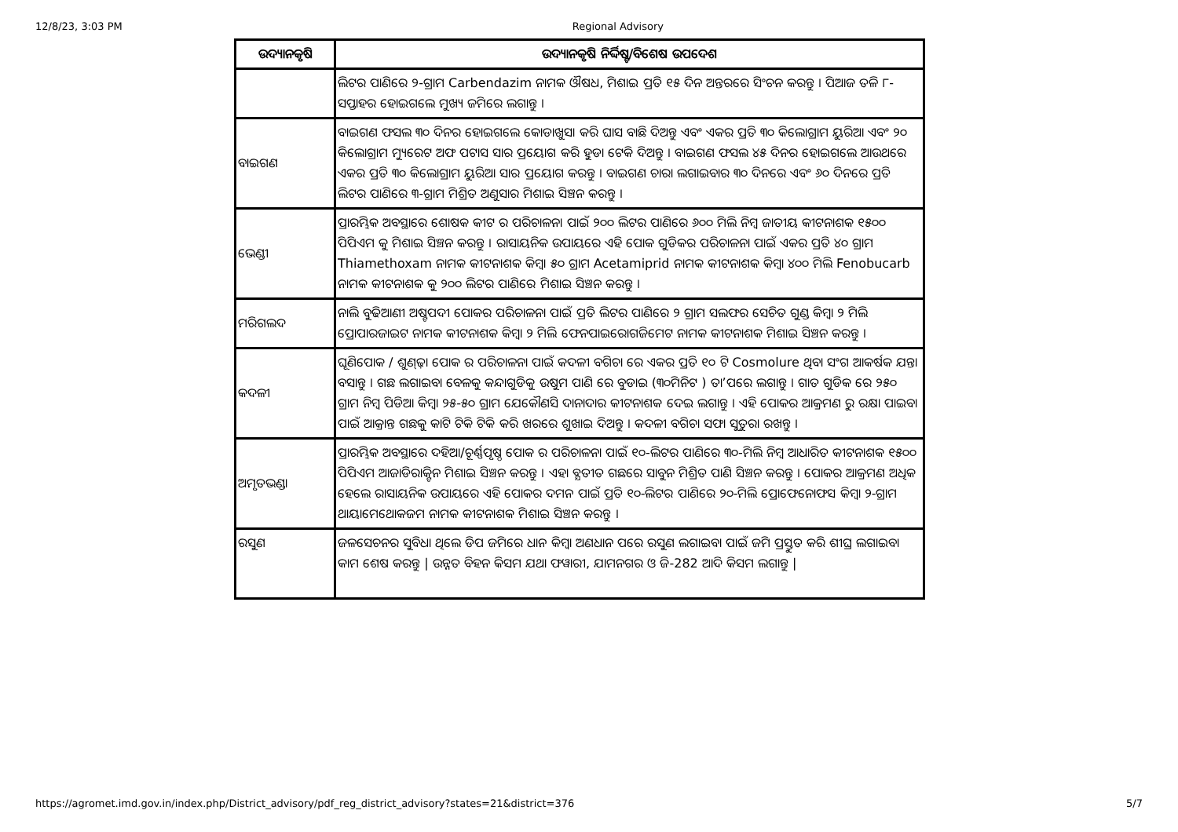12/8/23, 3:03 PM Regional Advisory
| ଉଦ୍ୟାନକୃଷି | ଉଦ୍ୟାନକୃଷି ନିର୍ଦ୍ଦିଷ୍ଟ/ବିଶେଷ ଉପଦେଶ |
| --- | --- |
| | ଲିଟର ପାଣିରେ ୨-ଗ୍ରାମ Carbendazim ନାମକ ଔଷଧ, ମିଶାଇ ପ୍ରତି ୧୫ ଦିନ ଅନ୍ତରରେ ସିଂଚନ କରନ୍ତୁ । ପିଆଜ ତଳି ୮- ସପ୍ତାହର ହୋଇଗଲେ ମୁଖ୍ୟ ଜମିରେ ଲଗାନ୍ତୁ । |
| ବାଇଗଣ | ବାଇଗଣ ଫସଲ ୩୦ ଦିନର ହୋଇଗଲେ କୋଡାଖୁସା କରି ଘାସ ବାଛି ଦିଅନ୍ତୁ ଏବଂ ଏକର ପ୍ରତି ୩୦ କିଲୋଗ୍ରାମ ୟୁରିଆ ଏବଂ ୨୦ କିଲୋଗ୍ରାମ ମ୍ୟୁରେଟ ଅଫ ପଟାସ ସାର ପ୍ରୟୋଗ କରି ହୁଡା ଟେକି ଦିଅନ୍ତୁ । ବାଇଗଣ ଫସଲ ୪୫ ଦିନର ହୋଇଗଲେ ଆଉଥରେ ଏକର ପ୍ରତି ୩୦ କିଲୋଗ୍ରାମ ୟୁରିଆ ସାର ପ୍ରୟୋଗ କରନ୍ତୁ । ବାଇଗଣ ଚାରା ଲଗାଇବାର ୩୦ ଦିନରେ ଏବଂ ୬୦ ଦିନରେ ପ୍ରତି ଲିଟର ପାଣିରେ ୩-ଗ୍ରାମ ମିଶ୍ରିତ ଅଣୁସାର ମିଶାଇ ସିଞ୍ଚନ କରନ୍ତୁ । |
| ଭେଣ୍ଡୀ | ପ୍ରାରମ୍ଭିକ ଅବସ୍ଥାରେ ଶୋଷକ କୀଟ ର ପରିଚାଳନା ପାଇଁ ୨୦୦ ଲିଟର ପାଣିରେ ୬୦୦ ମିଲି ନିମ୍ବ ଜାତୀୟ କୀଟନାଶକ ୧୫୦୦ ପିପିଏମ କୁ ମିଶାଇ ସିଞ୍ଚନ କରନ୍ତୁ । ରାସାୟନିକ ଉପାୟରେ ଏହି ପୋକ ଗୁଡିକର ପରିଚାଳନା ପାଇଁ ଏକର ପ୍ରତି ୪୦ ଗ୍ରାମ Thiamethoxam ନାମକ କୀଟନାଶକ କିମ୍ବା ୫୦ ଗ୍ରାମ Acetamiprid ନାମକ କୀଟନାଶକ କିମ୍ବା ୪୦୦ ମିଲି Fenobucarb ନାମକ କୀଟନାଶକ କୁ ୨୦୦ ଲିଟର ପାଣିରେ ମିଶାଇ ସିଞ୍ଚନ କରନ୍ତୁ । |
| ମରିଗଲଦ | ନାଲି ବୁଢିଆଣୀ ଅଷ୍ଟପଦୀ ପୋକର ପରିଚାଳନା ପାଇଁ ପ୍ରତି ଲିଟର ପାଣିରେ ୨ ଗ୍ରାମ ସଲଫର ସେଚିତ ଗୁଣ୍ଡ କିମ୍ବା ୨ ମିଲି ପ୍ରୋପାରଜାଇଟ ନାମକ କୀଟନାଶକ କିମ୍ବା ୨ ମିଲି ଫେନପାଇରୋଗଜିମେଟ ନାମକ କୀଟନାଶକ ମିଶାଇ ସିଞ୍ଚନ କରନ୍ତୁ । |
| କଦଳୀ | ଘୂଣିପୋକ / ଶୁଣ୍ଢ଼ା ପୋକ ର ପରିଚାଳନା ପାଇଁ କଦଳୀ ବଗିଚା ରେ ଏକର ପ୍ରତି ୧୦ ଟି Cosmolure ଥିବା ସଂଗ ଆକର୍ଷକ ଯନ୍ତା ବସାନ୍ତୁ । ଗଛ ଲଗାଇବା ବେଳକୁ କନ୍ଦାଗୁଡିକୁ ଉଷୁମ ପାଣି ରେ ବୁଡାଇ (୩୦ମିନିଟ ) ତା’ପରେ ଲଗାନ୍ତୁ । ଗାତ ଗୁଡିକ ରେ ୨୫୦ ଗ୍ରାମ ନିମ୍ବ ପିଡିଆ କିମ୍ବା ୨୫-୫୦ ଗ୍ରାମ ଯେକୌଣସି ଦାନାଦାର କୀଟନାଶକ ଦେଇ ଲଗାନ୍ତୁ । ଏହି ପୋକର ଆକ୍ରମଣ ରୁ ରକ୍ଷା ପାଇବା ପାଇଁ ଆକ୍ରାନ୍ତ ଗଛକୁ କାଟି ଟିକି ଟିକି କରି ଖରରେ ଶୁଖାଇ ଦିଅନ୍ତୁ । କଦଳୀ ବଗିଚା ସଫା ସୁତୁରା ରଖନ୍ତୁ । |
| ଅମୃତଭଣ୍ଡା | ପ୍ରାରମ୍ଭିକ ଅବସ୍ଥାରେ ଦହିଆ/ଚୂର୍ଣ୍ଣପୃଷ୍ଠ ପୋକ ର ପରିଚାଳନା ପାଇଁ ୧୦-ଲିଟର ପାଣିରେ ୩୦-ମିଲି ନିମ୍ବ ଆଧାରିତ କୀଟନାଶକ ୧୫୦୦ ପିପିଏମ ଆଜାଡିରାକ୍ଟିନ ମିଶାଇ ସିଞ୍ଚନ କରନ୍ତୁ । ଏହା ବ୍ଯତୀତ ଗଛରେ ସାବୁନ ମିଶ୍ରିତ ପାଣି ସିଞ୍ଚନ କରନ୍ତୁ । ପୋକର ଆକ୍ରମଣ ଅଧିକ ହେଲେ ରାସାୟନିକ ଉପାୟରେ ଏହି ପୋକର ଦମନ ପାଇଁ ପ୍ରତି ୧୦-ଲିଟର ପାଣିରେ ୨୦-ମିଲି ପ୍ରୋଫେନୋଫସ କିମ୍ବା ୨-ଗ୍ରାମ ଥାୟାମେଥୋକଜମ ନାମକ କୀଟନାଶକ ମିଶାଇ ସିଞ୍ଚନ କରନ୍ତୁ । |
| ରସୁଣ | ଜଳସେଚନର ସୁବିଧା ଥିଲେ ଡିପ ଜମିରେ ଧାନ କିମ୍ବା ଅଣଧାନ ପରେ ରସୁଣ ଲଗାଇବା ପାଇଁ ଜମି ପ୍ରସ୍ତୁତ କରି ଶୀଘ୍ର ଲଗାଇବା କାମ ଶେଷ କରନ୍ତୁ / ଉନ୍ନତ ବିହନ କିସମ ଯଥା ଫୱାରୀ, ଯାମନଗର ଓ ଜି-282 ଆଦି କିସମ ଲଗାନ୍ତୁ / |
https://agromet.imd.gov.in/index.php/District_advisory/pdf_reg_district_advisory?states=21&district=376 5/7